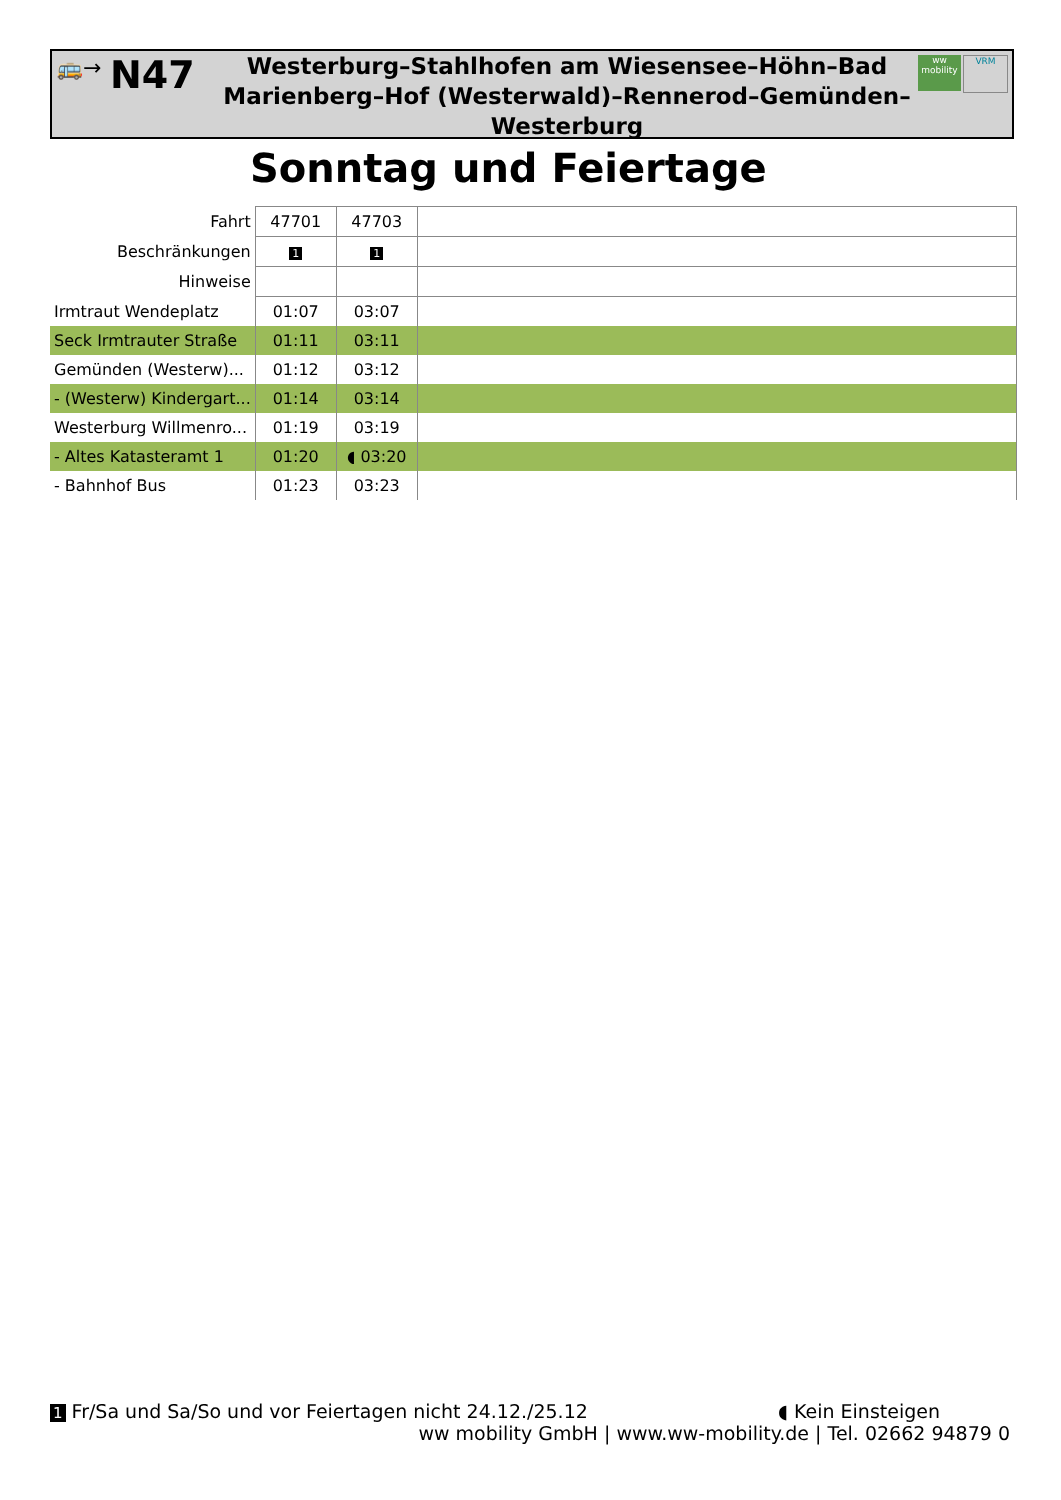🚌→
N47
Westerburg–Stahlhofen am Wiesensee–Höhn–Bad Marienberg–Hof (Westerwald)–Rennerod–Gemünden–Westerburg
ww mobility
VRM
Sonntag und Feiertage
| Fahrt | 47701 | 47703 | |
| Beschränkungen | 1 | 1 | |
| Hinweise | | | |
| Irmtraut Wendeplatz | 01:07 | 03:07 | |
| Seck Irmtrauter Straße | 01:11 | 03:11 | |
| Gemünden (Westerw)... | 01:12 | 03:12 | |
| - (Westerw) Kindergart... | 01:14 | 03:14 | |
| Westerburg Willmenro... | 01:19 | 03:19 | |
| - Altes Katasteramt 1 | 01:20 | ◖ 03:20 | |
| - Bahnhof Bus | 01:23 | 03:23 | |
1 Fr/Sa und Sa/So und vor Feiertagen nicht 24.12./25.12 ◖ Kein Einsteigen
ww mobility GmbH | www.ww-mobility.de | Tel. 02662 94879 0